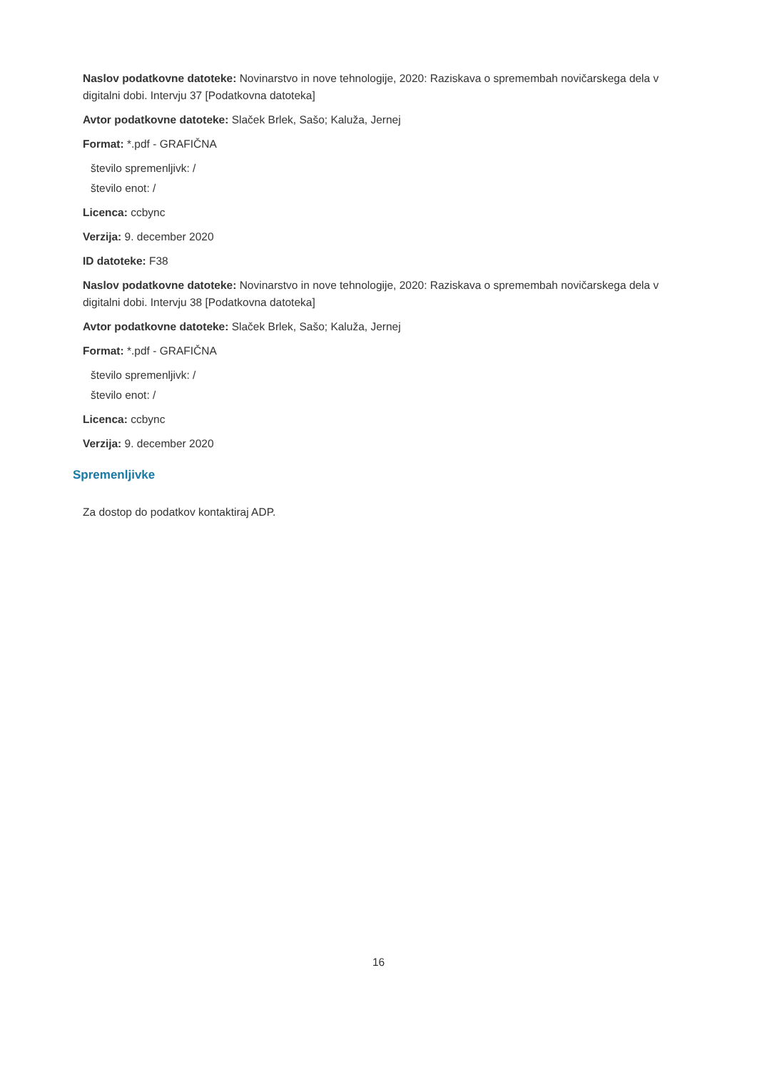Naslov podatkovne datoteke: Novinarstvo in nove tehnologije, 2020: Raziskava o spremembah novičarskega dela v digitalni dobi. Intervju 37 [Podatkovna datoteka]
Avtor podatkovne datoteke: Slaček Brlek, Sašo; Kaluža, Jernej
Format: *.pdf - GRAFIČNA
število spremenljivk: /
število enot: /
Licenca: ccbync
Verzija: 9. december 2020
ID datoteke: F38
Naslov podatkovne datoteke: Novinarstvo in nove tehnologije, 2020: Raziskava o spremembah novičarskega dela v digitalni dobi. Intervju 38 [Podatkovna datoteka]
Avtor podatkovne datoteke: Slaček Brlek, Sašo; Kaluža, Jernej
Format: *.pdf - GRAFIČNA
število spremenljivk: /
število enot: /
Licenca: ccbync
Verzija: 9. december 2020
Spremenljivke
Za dostop do podatkov kontaktiraj ADP.
16